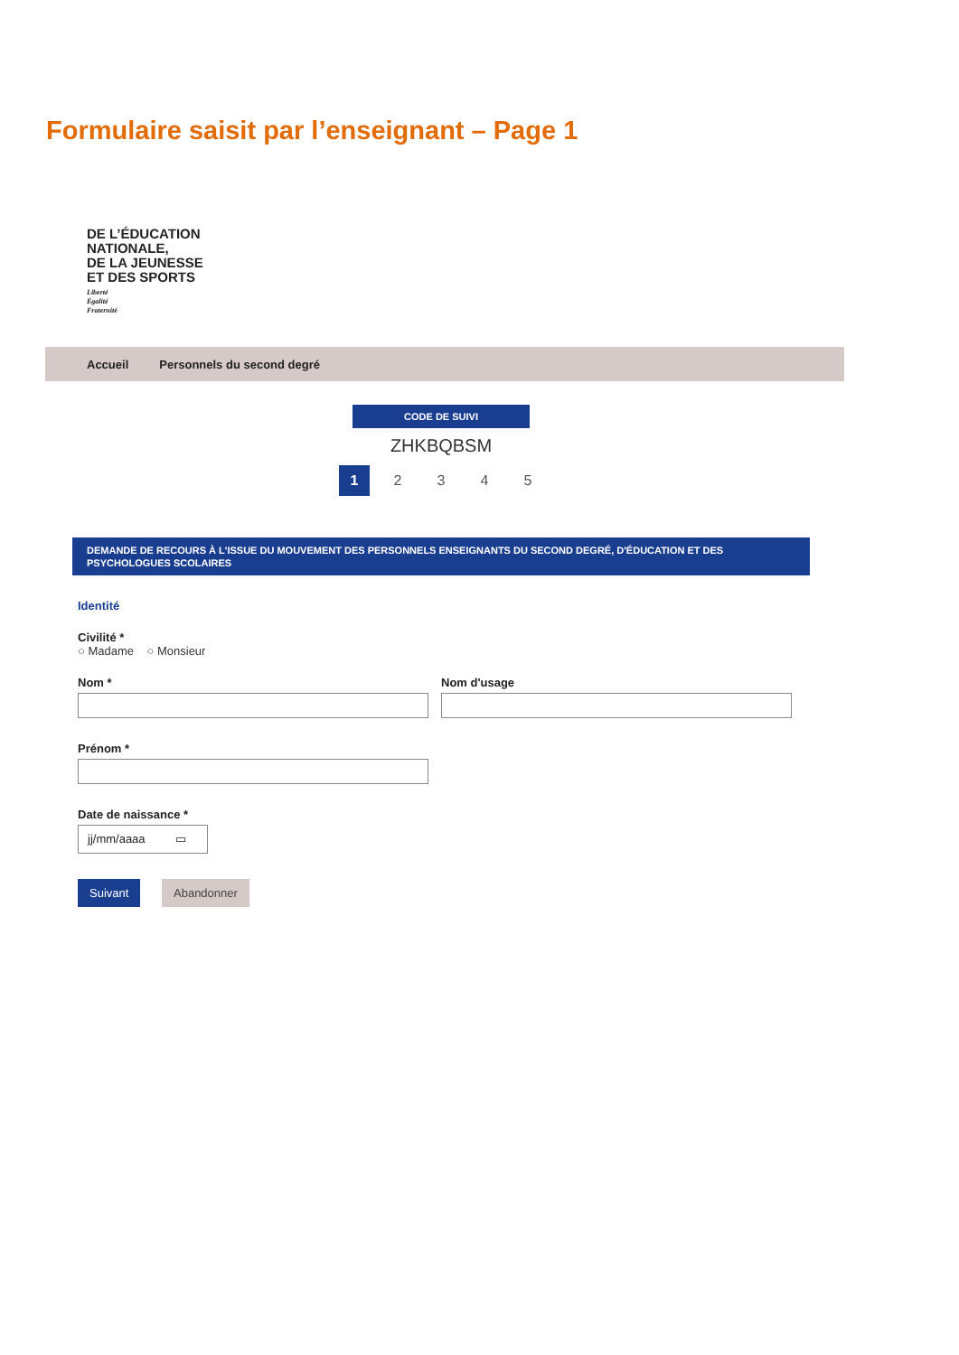Formulaire saisit par l’enseignant – Page 1
DE L’ÉDUCATION
NATIONALE,
DE LA JEUNESSE
ET DES SPORTS
Liberté
Égalité
Fraternité
Accueil Personnels du second degré
CODE DE SUIVI
ZHKBQBSM
1 2 3 4 5
DEMANDE DE RECOURS À L'ISSUE DU MOUVEMENT DES PERSONNELS ENSEIGNANTS DU SECOND DEGRÉ, D'ÉDUCATION ET DES PSYCHOLOGUES SCOLAIRES
Identité
Civilité *
○ Madame ○ Monsieur
Nom * Nom d'usage
Prénom *
Date de naissance *
jj/mm/aaaa ▭
Suivant Abandonner